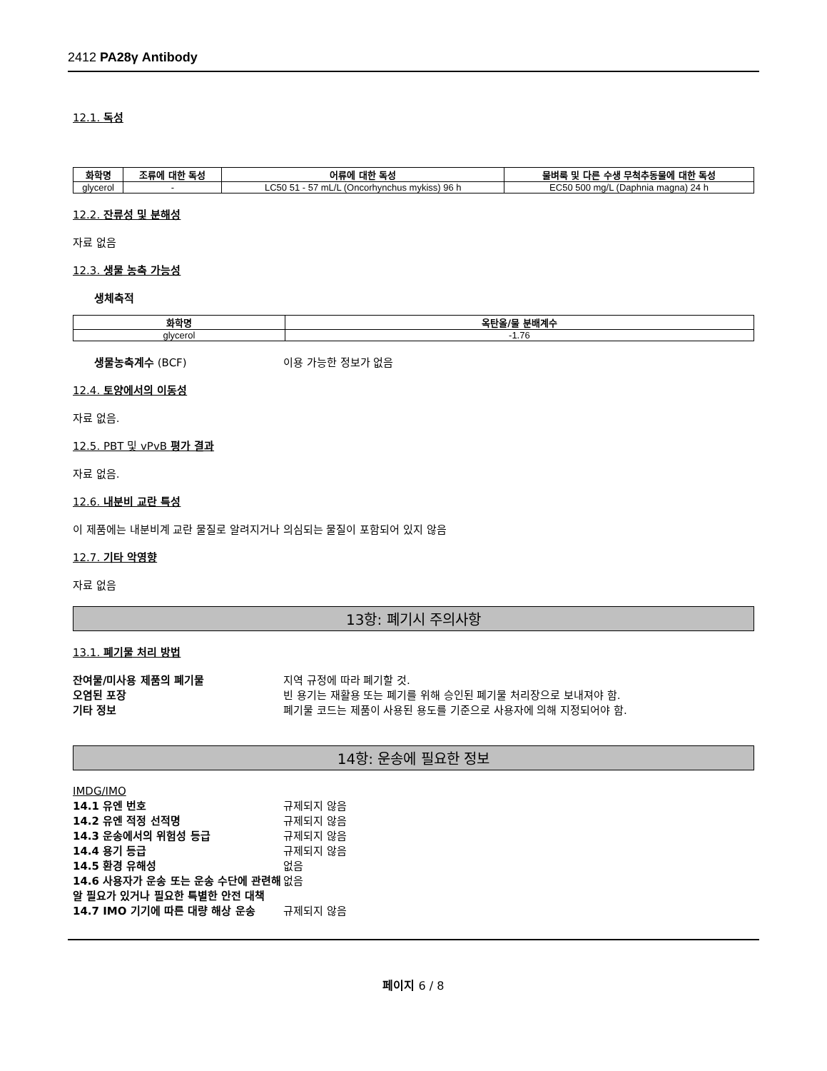2412 PA28γ Antibody
12.1. 독성
| 화학명 | 조류에 대한 독성 | 어류에 대한 독성 | 물벼룩 및 다른 수생 무척추동물에 대한 독성 |
| --- | --- | --- | --- |
| glycerol | - | LC50 51 - 57 mL/L (Oncorhynchus mykiss) 96 h | EC50 500 mg/L (Daphnia magna) 24 h |
12.2. 잔류성 및 분해성
자료 없음
12.3. 생물 농축 가능성
생체축적
| 화학명 | 옥탄올/물 분배계수 |
| --- | --- |
| glycerol | -1.76 |
생물농축계수 (BCF) 이용 가능한 정보가 없음
12.4. 토양에서의 이동성
자료 없음.
12.5. PBT 및 vPvB 평가 결과
자료 없음.
12.6. 내분비 교란 특성
이 제품에는 내분비계 교란 물질로 알려지거나 의심되는 물질이 포함되어 있지 않음
12.7. 기타 악영향
자료 없음
13항: 폐기시 주의사항
13.1. 폐기물 처리 방법
잔여물/미사용 제품의 폐기물 지역 규정에 따라 폐기할 것.
오염된 포장 빈 용기는 재활용 또는 폐기를 위해 승인된 폐기물 처리장으로 보내져야 함.
기타 정보 폐기물 코드는 제품이 사용된 용도를 기준으로 사용자에 의해 지정되어야 함.
14항: 운송에 필요한 정보
IMDG/IMO
14.1 유엔 번호 규제되지 않음
14.2 유엔 적정 선적명 규제되지 않음
14.3 운송에서의 위험성 등급 규제되지 않음
14.4 용기 등급 규제되지 않음
14.5 환경 유해성 없음
14.6 사용자가 운송 또는 운송 수단에 관련해 알 필요가 있거나 필요한 특별한 안전 대책 없음
14.7 IMO 기기에 따른 대량 해상 운송 규제되지 않음
페이지 6 / 8